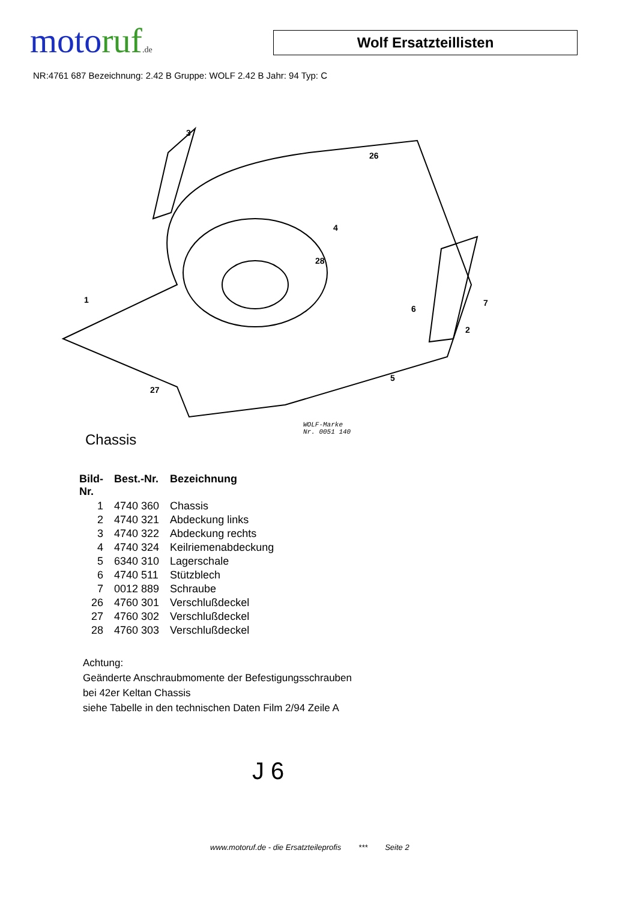motoruf.de
Wolf Ersatzteillisten
NR:4761 687 Bezeichnung: 2.42 B Gruppe: WOLF 2.42 B Jahr: 94 Typ: C
1
2
3
4
5
6
7
26
27
28
Chassis
WOLF-Marke
Nr. 0051 140
| Bild- Nr. | Best.-Nr. | Bezeichnung |
| --- | --- | --- |
| 1 | 4740 360 | Chassis |
| 2 | 4740 321 | Abdeckung links |
| 3 | 4740 322 | Abdeckung rechts |
| 4 | 4740 324 | Keilriemenabdeckung |
| 5 | 6340 310 | Lagerschale |
| 6 | 4740 511 | Stützblech |
| 7 | 0012 889 | Schraube |
| 26 | 4760 301 | Verschlußdeckel |
| 27 | 4760 302 | Verschlußdeckel |
| 28 | 4760 303 | Verschlußdeckel |
Achtung:
Geänderte Anschraubmomente der Befestigungsschrauben
bei 42er Keltan Chassis
siehe Tabelle in den technischen Daten Film 2/94 Zeile A
J 6
www.motoruf.de - die Ersatzteileprofis *** Seite 2